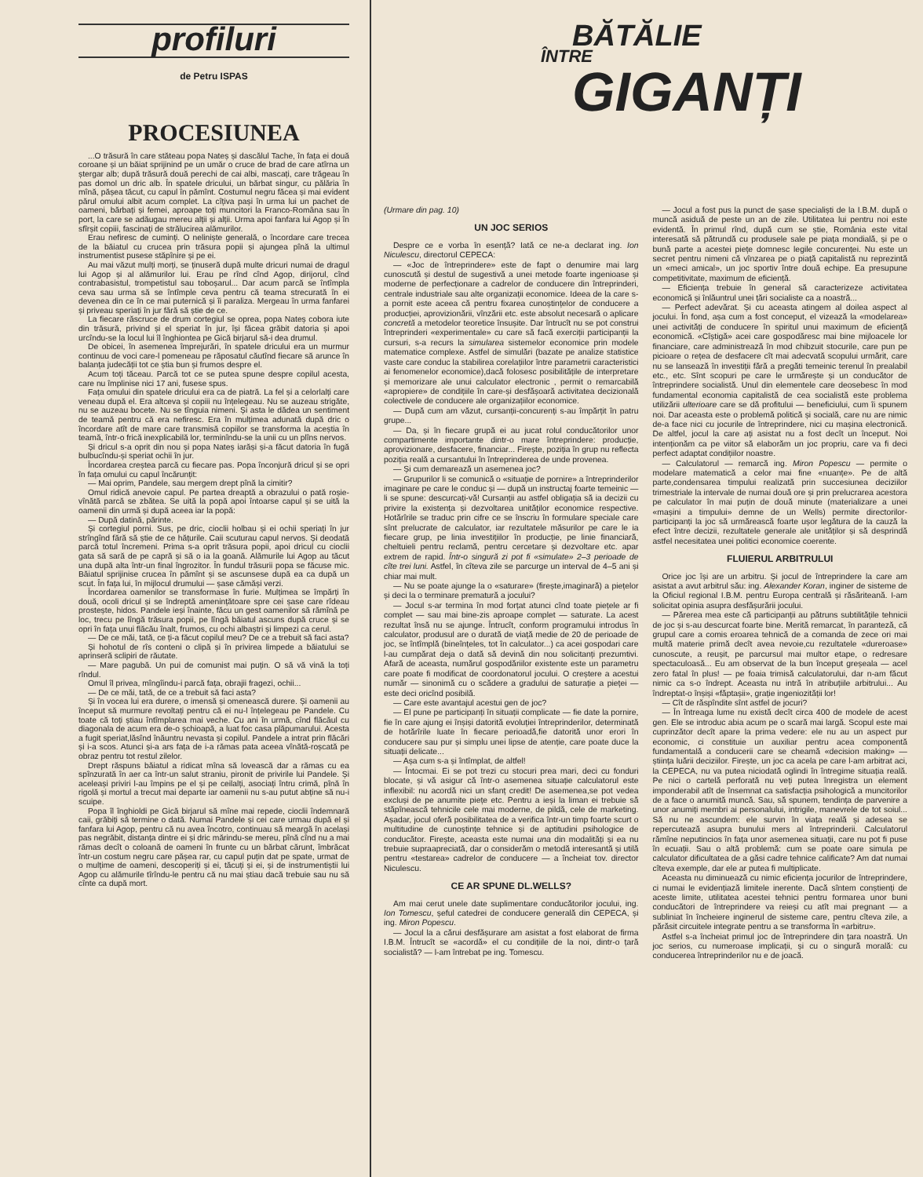profiluri
de Petru ISPAS
PROCESIUNEA
...O trăsură în care stăteau popa Nateș și dascălul Tache, în fața ei două coroane și un băiat sprijinind pe un umăr o cruce de brad de care atîrna un ștergar alb; după trăsură două perechi de cai albi, mascați, care trăgeau în pas domol un dric alb. În spatele dricului, un bărbat singur, cu pălăria în mînă, pășea tăcut, cu capul în pămînt. Costumul negru făcea și mai evident părul omului albit acum complet. La cîțiva pași în urma lui un pachet de oameni, bărbați și femei, aproape toți muncitori la Franco-Româna sau în port, la care se adăugau mereu alții și alții. Urma apoi fanfara lui Agop și în sfîrșit copiii, fascinați de strălucirea alămurilor.
Erau nefiresc de cuminți. O neliniște generală, o încordare care trecea de la băiatul cu crucea prin trăsura popii și ajungea pînă la ultimul instrumentist pusese stăpînire și pe ei.
Au mai văzut mulți morți, se ținuseră după multe dricuri numai de dragul lui Agop și al alămurilor lui. Erau pe rînd cînd Agop, dirijorul, cînd contrabasistul, trompetistul sau toboșarul... Dar acum parcă se întîmpla ceva sau urma să se întîmple ceva pentru că teama strecurată în ei devenea din ce în ce mai puternică și îi paraliza. Mergeau în urma fanfarei și priveau speriați în jur fără să știe de ce.
La fiecare răscruce de drum cortegiul se oprea, popa Nateș cobora iute din trăsură, privind și el speriat în jur, își făcea grăbit datoria și apoi urcîndu-se la locul lui îl înghiontea pe Gică birjarul să-i dea drumul.
De obicei, în asemenea împrejurări, în spatele dricului era un murmur continuu de voci care-l pomeneau pe răposatul căutînd fiecare să arunce în balanța judecății tot ce știa bun și frumos despre el.
Acum toți tăceau. Parcă tot ce se putea spune despre copilul acesta, care nu împlinise nici 17 ani, fusese spus.
Fața omului din spatele dricului era ca de piatră. La fel și a celorlalți care veneau după el. Era altceva și copiii nu înțelegeau. Nu se auzeau strigăte, nu se auzeau bocete. Nu se tînguia nimeni. Și asta le dădea un sentiment de teamă pentru că era nefiresc. Era în mulțimea adunată după dric o încordare atît de mare care transmisă copiilor se transforma la aceștia în teamă, într-o frică inexplicabilă lor, terminîndu-se la unii cu un plîns nervos.
Și dricul s-a oprit din nou și popa Nateș iarăși și-a făcut datoria în fugă bulbucîndu-și speriat ochii în jur.
Încordarea creștea parcă cu fiecare pas. Popa înconjură dricul și se opri în fața omului cu capul încărunțit:
— Mai oprim, Pandele, sau mergem drept pînă la cimitir?
Omul ridică anevoie capul. Pe partea dreaptă a obrazului o pată roșie-vînătă parcă se zbătea. Se uită la popă apoi întoarse capul și se uită la oamenii din urmă și după aceea iar la popă:
— După datină, părinte.
Și cortegiul porni. Sus, pe dric, cioclii holbau și ei ochii speriați în jur strîngînd fără să știe de ce hățurile. Caii scuturau capul nervos. Și deodată parcă totul încremeni. Prima s-a oprit trăsura popii, apoi dricul cu cioclii gata să sară de pe capră și să o ia la goană. Alămurile lui Agop au tăcut una după alta într-un final îngrozitor. În fundul trăsurii popa se făcuse mic. Băiatul sprijinise crucea în pămînt și se ascunsese după ea ca după un scut. În fața lui, în mijlocul drumului — șase cămăși verzi.
Încordarea oamenilor se transformase în furie. Mulțimea se împărți în două, ocoli dricul și se îndreptă amenințătoare spre cei șase care rîdeau prostește, hidos. Pandele ieși înainte, făcu un gest oamenilor să rămînă pe loc, trecu pe lîngă trăsura popii, pe lîngă băiatul ascuns după cruce și se opri în fața unui flăcău înalt, frumos, cu ochi albaștri și limpezi ca cerul.
— De ce măi, tată, ce ți-a făcut copilul meu? De ce a trebuit să faci asta?
Și hohotul de rîs conteni o clipă și în privirea limpede a băiatului se aprinseră sclipiri de răutate.
— Mare pagubă. Un pui de comunist mai puțin. O să vă vină la toți rîndul.
Omul îl privea, mîngîindu-i parcă fața, obrajii fragezi, ochii...
— De ce măi, tată, de ce a trebuit să faci asta?
Și în vocea lui era durere, o imensă și omenească durere. Și oamenii au început să murmure revoltați pentru că ei nu-l înțelegeau pe Pandele. Cu toate că toți știau întîmplarea mai veche. Cu ani în urmă, cînd flăcăul cu diagonala de acum era de-o șchioapă, a luat foc casa plăpumarului. Acesta a fugit speriat,lăsînd înăuntru nevasta și copilul. Pandele a intrat prin flăcări și i-a scos. Atunci și-a ars fața de i-a rămas pata aceea vînătă-roșcată pe obraz pentru tot restul zilelor.
Drept răspuns băiatul a ridicat mîna să lovească dar a rămas cu ea spînzurată în aer ca într-un salut straniu, pironit de privirile lui Pandele. Și aceleași priviri l-au împins pe el și pe ceilalți, asociați întru crimă, pînă în rigolă și mortul a trecut mai departe iar oamenii nu s-au putut abține să nu-i scuipe.
Popa îl înghioldi pe Gică birjarul să mîne mai repede, cioclii îndemnară caii, grăbiți să termine o dată. Numai Pandele și cei care urmau după el și fanfara lui Agop, pentru că nu avea încotro, continuau să meargă în același pas negrăbit, distanța dintre ei și dric mărindu-se mereu, pînă cînd nu a mai rămas decît o coloană de oameni în frunte cu un bărbat cărunt, îmbrăcat într-un costum negru care pășea rar, cu capul puțin dat pe spate, urmat de o mulțime de oameni, descoperiți și ei, tăcuți și ei, și de instrumentiștii lui Agop cu alămurile tîrîndu-le pentru că nu mai știau dacă trebuie sau nu să cînte ca după mort.
BĂTĂLIE
ÎNTRE
GIGANȚI
(Urmare din pag. 10)
UN JOC SERIOS
Despre ce e vorba în esență? Iată ce ne-a declarat ing. Ion Niculescu, directorul CEPECA:
— «Joc de întreprindere» este de fapt o denumire mai larg cunoscută și destul de sugestivă a unei metode foarte ingenioase și moderne de perfecționare a cadrelor de conducere din întreprinderi, centrale industriale sau alte organizații economice. Ideea de la care s-a pornit este aceea că pentru fixarea cunoștințelor de conducere a producției, aprovizionării, vînzării etc. este absolut necesară o aplicare concretă a metodelor teoretice însușite. Dar întrucît nu se pot construi întreprinderi «experimentale» cu care să facă exerciții participanții la cursuri, s-a recurs la simularea sistemelor economice prin modele matematice complexe. Astfel de simulări (bazate pe analize statistice vaste care conduc la stabilirea corelațiilor între parametrii caracteristici ai fenomenelor economice),dacă folosesc posibilitățile de interpretare și memorizare ale unui calculator electronic , permit o remarcabilă «apropiere» de condițiile în care-și desfășoară activitatea decizională colectivele de conducere ale organizațiilor economice.
— După cum am văzut, cursanții-concurenți s-au împărțit în patru grupe...
— Da, și în fiecare grupă ei au jucat rolul conducătorilor unor compartimente importante dintr-o mare întreprindere: producție, aprovizionare, desfacere, financiar... Firește, poziția în grup nu reflecta poziția reală a cursantului în întreprinderea de unde provenea.
— Și cum demarează un asemenea joc?
— Grupurilor li se comunică o «situație de pornire» a întreprinderilor imaginare pe care le conduc și — după un instructaj foarte temeinic — li se spune: descurcați-vă! Cursanții au astfel obligația să ia decizii cu privire la existența și dezvoltarea unităților economice respective. Hotărîrile se traduc prin cifre ce se înscriu în formulare speciale care sînt prelucrate de calculator, iar rezultatele măsurilor pe care le ia fiecare grup, pe linia investițiilor în producție, pe linie financiară, cheltuieli pentru reclamă, pentru cercetare și dezvoltare etc. apar extrem de rapid. Într-o singură zi pot fi «simulate» 2–3 perioade de cîte trei luni. Astfel, în cîteva zile se parcurge un interval de 4–5 ani și chiar mai mult.
— Nu se poate ajunge la o «saturare» (firește,imaginară) a piețelor și deci la o terminare prematură a jocului?
— Jocul s-ar termina în mod forțat atunci cînd toate piețele ar fi complet — sau mai bine-zis aproape complet — saturate. La acest rezultat însă nu se ajunge. Întrucît, conform programului introdus în calculator, produsul are o durată de viață medie de 20 de perioade de joc, se întîmplă (bineînțeles, tot în calculator...) ca acei gospodari care l-au cumpărat deja o dată să devină din nou solicitanți prezumtivi. Afară de aceasta, numărul gospodăriilor existente este un parametru care poate fi modificat de coordonatorul jocului. O creștere a acestui număr — sinonimă cu o scădere a gradului de saturație a pieței — este deci oricînd posibilă.
— Care este avantajul acestui gen de joc?
— El pune pe participanți în situații complicate — fie date la pornire, fie în care ajung ei înșiși datorită evoluției întreprinderilor, determinată de hotărîrile luate în fiecare perioadă,fie datorită unor erori în conducere sau pur și simplu unei lipse de atenție, care poate duce la situații delicate...
— Așa cum s-a și întîmplat, de altfel!
— Întocmai. Ei se pot trezi cu stocuri prea mari, deci cu fonduri blocate, și vă asigur că într-o asemenea situație calculatorul este inflexibil: nu acordă nici un sfanț credit! De asemenea,se pot vedea excluși de pe anumite piețe etc. Pentru a ieși la liman ei trebuie să stăpînească tehnicile cele mai moderne, de pildă, cele de marketing. Așadar, jocul oferă posibilitatea de a verifica într-un timp foarte scurt o multitudine de cunoștințe tehnice și de aptitudini psihologice de conducător. Firește, aceasta este numai una din modalități și ea nu trebuie supraapreciată, dar o considerăm o metodă interesantă și utilă pentru «testarea» cadrelor de conducere — a încheiat tov. director Niculescu.
CE AR SPUNE DL.WELLS?
Am mai cerut unele date suplimentare conducătorilor jocului, ing. Ion Tomescu, șeful catedrei de conducere generală din CEPECA, și ing. Miron Popescu.
— Jocul la a cărui desfășurare am asistat a fost elaborat de firma I.B.M. Întrucît se «acordă» el cu condițiile de la noi, dintr-o țară socialistă? — l-am întrebat pe ing. Tomescu.
— Jocul a fost pus la punct de șase specialiști de la I.B.M. după o muncă asiduă de peste un an de zile. Utilitatea lui pentru noi este evidentă. În primul rînd, după cum se știe, România este vital interesată să pătrundă cu produsele sale pe piața mondială, și pe o bună parte a acestei piețe domnesc legile concurenței. Nu este un secret pentru nimeni că vînzarea pe o piață capitalistă nu reprezintă un «meci amical», un joc sportiv între două echipe. Ea presupune competitivitate, maximum de eficiență.
— Eficiența trebuie în general să caracterizeze activitatea economică și înlăuntrul unei țări socialiste ca a noastră...
— Perfect adevărat. Și cu aceasta atingem al doilea aspect al jocului. În fond, așa cum a fost conceput, el vizează la «modelarea» unei activități de conducere în spiritul unui maximum de eficiență economică. «Cîștigă» acei care gospodăresc mai bine mijloacele lor financiare, care administrează în mod chibzuit stocurile, care pun pe picioare o rețea de desfacere cît mai adecvată scopului urmărit, care nu se lansează în investiții fără a pregăti temeinic terenul în prealabil etc., etc. Sînt scopuri pe care le urmărește și un conducător de întreprindere socialistă. Unul din elementele care deosebesc în mod fundamental economia capitalistă de cea socialistă este problema utilizării ulterioare care se dă profitului — beneficiului, cum îi spunem noi. Dar aceasta este o problemă politică și socială, care nu are nimic de-a face nici cu jocurile de întreprindere, nici cu mașina electronică. De altfel, jocul la care ați asistat nu a fost decît un început. Noi intenționăm ca pe viitor să elaborăm un joc propriu, care va fi deci perfect adaptat condițiilor noastre.
— Calculatorul — remarcă ing. Miron Popescu — permite o modelare matematică a celor mai fine «nuanțe». Pe de altă parte,condensarea timpului realizată prin succesiunea deciziilor trimestriale la intervale de numai două ore și prin prelucrarea acestora pe calculator în mai puțin de două minute (materializare a unei «mașini a timpului» demne de un Wells) permite directorilor-participanți la joc să urmărească foarte ușor legătura de la cauză la efect între decizii, rezultatele generale ale unităților și să desprindă astfel necesitatea unei politici economice coerente.
FLUIERUL ARBITRULUI
Orice joc își are un arbitru. Și jocul de întreprindere la care am asistat a avut arbitrul său: ing. Alexander Koran, inginer de sisteme de la Oficiul regional I.B.M. pentru Europa centrală și răsăriteană. I-am solicitat opinia asupra desfășurării jocului.
— Părerea mea este că participanții au pătruns subtilitățile tehnicii de joc și s-au descurcat foarte bine. Merită remarcat, în paranteză, că grupul care a comis eroarea tehnică de a comanda de zece ori mai multă materie primă decît avea nevoie,cu rezultatele «dureroase» cunoscute, a reușit, pe parcursul mai multor etape, o redresare spectaculoasă... Eu am observat de la bun început greșeala — acel zero fatal în plus! — pe foaia trimisă calculatorului, dar n-am făcut nimic ca s-o îndrept. Aceasta nu intră în atribuțiile arbitrului... Au îndreptat-o înșiși «făptașii», grație ingeniozității lor!
— Cît de răspîndite sînt astfel de jocuri?
— În întreaga lume nu există decît circa 400 de modele de acest gen. Ele se introduc abia acum pe o scară mai largă. Scopul este mai cuprinzător decît apare la prima vedere: ele nu au un aspect pur economic, ci constituie un auxiliar pentru acea componentă fundamentală a conducerii care se cheamă «decision making» — știința luării deciziilor. Firește, un joc ca acela pe care l-am arbitrat aci, la CEPECA, nu va putea niciodată oglindi în întregime situația reală. Pe nici o cartelă perforată nu veți putea înregistra un element imponderabil atît de însemnat ca satisfacția psihologică a muncitorilor de a face o anumită muncă. Sau, să spunem, tendința de parvenire a unor anumiți membri ai personalului, intrigile, manevrele de tot soiul... Să nu ne ascundem: ele survin în viața reală și adesea se repercutează asupra bunului mers al întreprinderii. Calculatorul rămîne neputincios în fața unor asemenea situații, care nu pot fi puse în ecuații. Sau o altă problemă: cum se poate oare simula pe calculator dificultatea de a găsi cadre tehnice calificate? Am dat numai cîteva exemple, dar ele ar putea fi multiplicate.
Aceasta nu diminuează cu nimic eficiența jocurilor de întreprindere, ci numai le evidențiază limitele inerente. Dacă sîntem conștienți de aceste limite, utilitatea acestei tehnici pentru formarea unor buni conducători de întreprindere va reieși cu atît mai pregnant — a subliniat în încheiere inginerul de sisteme care, pentru cîteva zile, a părăsit circuitele integrate pentru a se transforma în «arbitru».
Astfel s-a încheiat primul joc de întreprindere din țara noastră. Un joc serios, cu numeroase implicații, și cu o singură morală: cu conducerea întreprinderilor nu e de joacă.